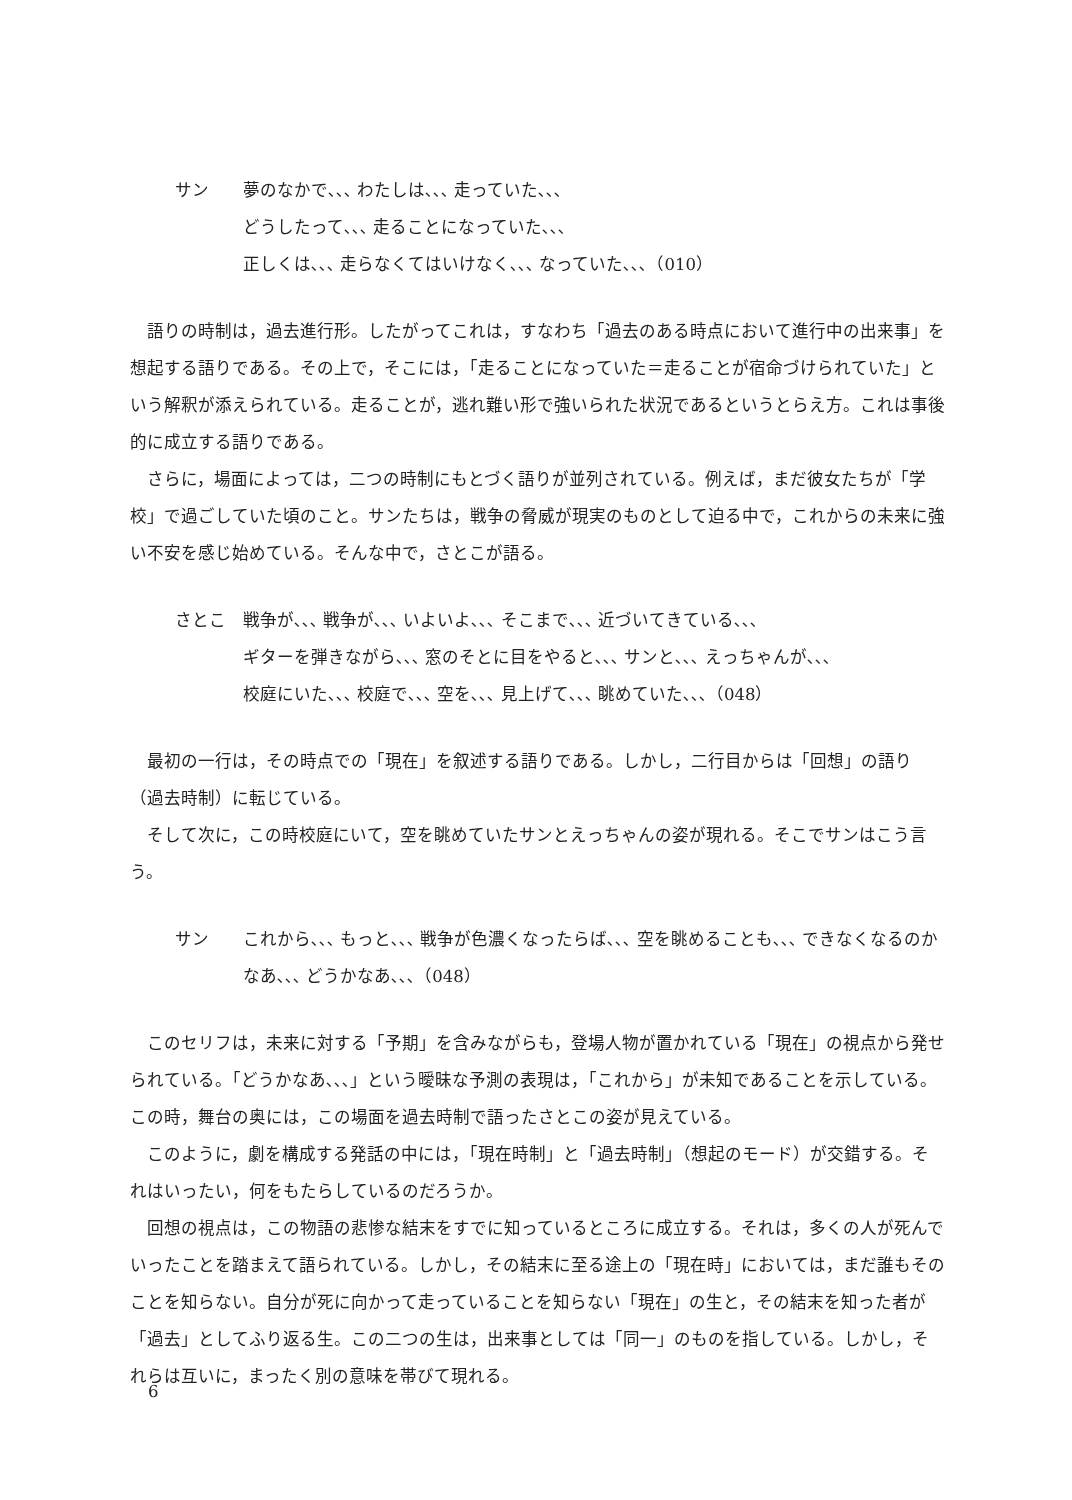サン 夢のなかで､､､ わたしは､､､ 走っていた､､､
どうしたって､､､ 走ることになっていた､､､
正しくは､､､ 走らなくてはいけなく､､､ なっていた､､､（010）
語りの時制は，過去進行形。したがってこれは，すなわち「過去のある時点において進行中の出来事」を想起する語りである。その上で，そこには，「走ることになっていた＝走ることが宿命づけられていた」という解釈が添えられている。走ることが，逃れ難い形で強いられた状況であるというとらえ方。これは事後的に成立する語りである。
さらに，場面によっては，二つの時制にもとづく語りが並列されている。例えば，まだ彼女たちが「学校」で過ごしていた頃のこと。サンたちは，戦争の脅威が現実のものとして迫る中で，これからの未来に強い不安を感じ始めている。そんな中で，さとこが語る。
さとこ 戦争が､､､ 戦争が､､､ いよいよ､､､ そこまで､､､ 近づいてきている､､､
ギターを弾きながら､､､ 窓のそとに目をやると､､､ サンと､､､ えっちゃんが､､､
校庭にいた､､､ 校庭で､､､ 空を､､､ 見上げて､､､ 眺めていた､､､（048）
最初の一行は，その時点での「現在」を叙述する語りである。しかし，二行目からは「回想」の語り（過去時制）に転じている。
そして次に，この時校庭にいて，空を眺めていたサンとえっちゃんの姿が現れる。そこでサンはこう言う。
サン これから､､､ もっと､､､ 戦争が色濃くなったらば､､､ 空を眺めることも､､､ できなくなるのかなあ､､､ どうかなあ､､､（048）
このセリフは，未来に対する「予期」を含みながらも，登場人物が置かれている「現在」の視点から発せられている。「どうかなあ､､､」という曖昧な予測の表現は，「これから」が未知であることを示している。この時，舞台の奥には，この場面を過去時制で語ったさとこの姿が見えている。
このように，劇を構成する発話の中には，「現在時制」と「過去時制」（想起のモード）が交錯する。それはいったい，何をもたらしているのだろうか。
回想の視点は，この物語の悲惨な結末をすでに知っているところに成立する。それは，多くの人が死んでいったことを踏まえて語られている。しかし，その結末に至る途上の「現在時」においては，まだ誰もそのことを知らない。自分が死に向かって走っていることを知らない「現在」の生と，その結末を知った者が「過去」としてふり返る生。この二つの生は，出来事としては「同一」のものを指している。しかし，それらは互いに，まったく別の意味を帯びて現れる。
6